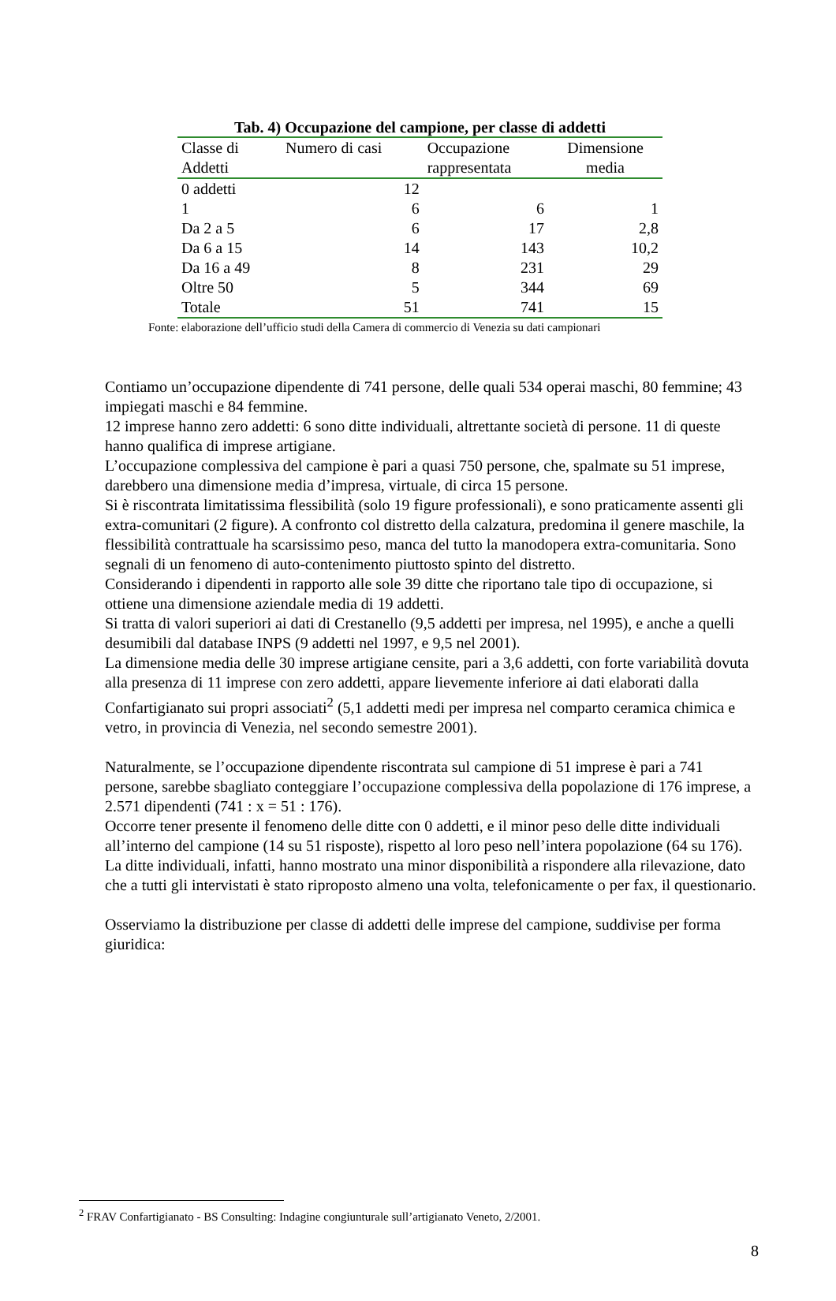Tab. 4) Occupazione del campione, per classe di addetti
| Classe di Addetti | Numero di casi | Occupazione rappresentata | Dimensione media |
| --- | --- | --- | --- |
| 0 addetti | 12 | | |
| 1 | 6 | 6 | 1 |
| Da 2 a 5 | 6 | 17 | 2,8 |
| Da 6 a 15 | 14 | 143 | 10,2 |
| Da 16 a 49 | 8 | 231 | 29 |
| Oltre 50 | 5 | 344 | 69 |
| Totale | 51 | 741 | 15 |
Fonte: elaborazione dell’ufficio studi della Camera di commercio di Venezia su dati campionari
Contiamo un’occupazione dipendente di 741 persone, delle quali 534 operai maschi, 80 femmine; 43 impiegati maschi e 84 femmine.
12 imprese hanno zero addetti: 6 sono ditte individuali, altrettante società di persone. 11 di queste hanno qualifica di imprese artigiane.
L’occupazione complessiva del campione è pari a quasi 750 persone, che, spalmate su 51 imprese, darebbero una dimensione media d’impresa, virtuale, di circa 15 persone.
Si è riscontrata limitatissima flessibilità (solo 19 figure professionali), e sono praticamente assenti gli extra-comunitari (2 figure). A confronto col distretto della calzatura, predomina il genere maschile, la flessibilità contrattuale ha scarsissimo peso, manca del tutto la manodopera extra-comunitaria. Sono segnali di un fenomeno di auto-contenimento piuttosto spinto del distretto.
Considerando i dipendenti in rapporto alle sole 39 ditte che riportano tale tipo di occupazione, si ottiene una dimensione aziendale media di 19 addetti.
Si tratta di valori superiori ai dati di Crestanello (9,5 addetti per impresa, nel 1995), e anche a quelli desumibili dal database INPS (9 addetti nel 1997, e 9,5 nel 2001).
La dimensione media delle 30 imprese artigiane censite, pari a 3,6 addetti, con forte variabilità dovuta alla presenza di 11 imprese con zero addetti, appare lievemente inferiore ai dati elaborati dalla Confartigianato sui propri associati<sup>2</sup> (5,1 addetti medi per impresa nel comparto ceramica chimica e vetro, in provincia di Venezia, nel secondo semestre 2001).
Naturalmente, se l’occupazione dipendente riscontrata sul campione di 51 imprese è pari a 741 persone, sarebbe sbagliato conteggiare l’occupazione complessiva della popolazione di 176 imprese, a 2.571 dipendenti (741 : x = 51 : 176).
Occorre tener presente il fenomeno delle ditte con 0 addetti, e il minor peso delle ditte individuali all’interno del campione (14 su 51 risposte), rispetto al loro peso nell’intera popolazione (64 su 176). La ditte individuali, infatti, hanno mostrato una minor disponibilità a rispondere alla rilevazione, dato che a tutti gli intervistati è stato riproposto almeno una volta, telefonicamente o per fax, il questionario.
Osserviamo la distribuzione per classe di addetti delle imprese del campione, suddivise per forma giuridica:
<sup>2</sup> FRAV Confartigianato - BS Consulting: Indagine congiunturale sull’artigianato Veneto, 2/2001.
8